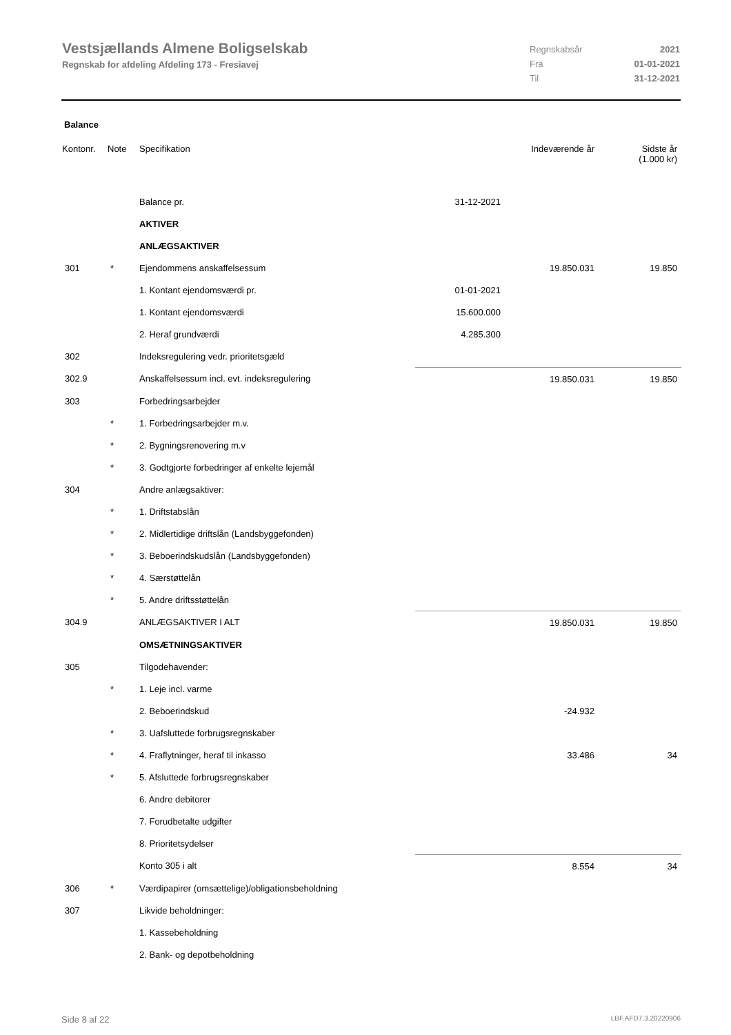Vestsjællands Almene Boligselskab
Regnskab for afdeling Afdeling 173 - Fresiavej
Regnskabsår 2021
Fra 01-01-2021
Til 31-12-2021
Balance
| Kontonr. | Note | Specifikation | | Indeværende år | Sidste år (1.000 kr) |
| --- | --- | --- | --- | --- | --- |
| | | Balance pr. | 31-12-2021 | | |
| | | AKTIVER | | | |
| | | ANLÆGSAKTIVER | | | |
| 301 | * | Ejendommens anskaffelsessum | | 19.850.031 | 19.850 |
| | | 1. Kontant ejendomsværdi pr. | 01-01-2021 | | |
| | | 1. Kontant ejendomsværdi | 15.600.000 | | |
| | | 2. Heraf grundværdi | 4.285.300 | | |
| 302 | | Indeksregulering vedr. prioritetsgæld | | | |
| 302.9 | | Anskaffelsessum incl. evt. indeksregulering | | 19.850.031 | 19.850 |
| 303 | | Forbedringsarbejder | | | |
| | * | 1. Forbedringsarbejder m.v. | | | |
| | * | 2. Bygningsrenovering m.v | | | |
| | * | 3. Godtgjorte forbedringer af enkelte lejemål | | | |
| 304 | | Andre anlægsaktiver: | | | |
| | * | 1. Driftstabslån | | | |
| | * | 2. Midlertidige driftslån (Landsbyggefonden) | | | |
| | * | 3. Beboerindskudslån (Landsbyggefonden) | | | |
| | * | 4. Særstøttelån | | | |
| | * | 5. Andre driftsstøttelån | | | |
| 304.9 | | ANLÆGSAKTIVER I ALT | | 19.850.031 | 19.850 |
| | | OMSÆTNINGSAKTIVER | | | |
| 305 | | Tilgodehavender: | | | |
| | * | 1. Leje incl. varme | | | |
| | | 2. Beboerindskud | | -24.932 | |
| | * | 3. Uafsluttede forbrugsregnskaber | | | |
| | * | 4. Fraflytninger, heraf til inkasso | | 33.486 | 34 |
| | * | 5. Afsluttede forbrugsregnskaber | | | |
| | | 6. Andre debitorer | | | |
| | | 7. Forudbetalte udgifter | | | |
| | | 8. Prioritetsydelser | | | |
| | | Konto 305 i alt | | 8.554 | 34 |
| 306 | * | Værdipapirer (omsættelige)/obligationsbeholdning | | | |
| 307 | | Likvide beholdninger: | | | |
| | | 1. Kassebeholdning | | | |
| | | 2. Bank- og depotbeholdning | | | |
Side 8 af 22 LBF.AFD7.3.20220906